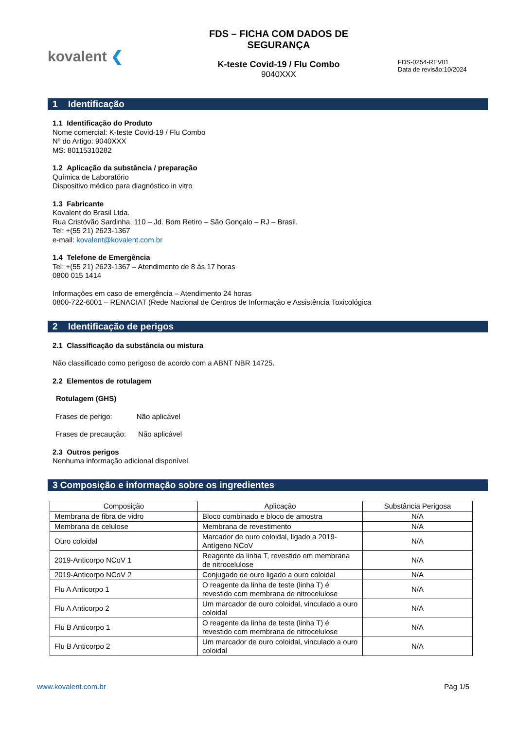kovalent ❮
FDS – FICHA COM DADOS DE SEGURANÇA
K-teste Covid-19 / Flu Combo
9040XXX
FDS-0254-REV01
Data de revisão:10/2024
1 Identificação
1.1 Identificação do Produto
Nome comercial: K-teste Covid-19 / Flu Combo
Nº do Artigo: 9040XXX
MS: 80115310282
1.2 Aplicação da substância / preparação
Química de Laboratório
Dispositivo médico para diagnóstico in vitro
1.3 Fabricante
Kovalent do Brasil Ltda.
Rua Cristóvão Sardinha, 110 – Jd. Bom Retiro – São Gonçalo – RJ – Brasil.
Tel: +(55 21) 2623-1367
e-mail: kovalent@kovalent.com.br
1.4 Telefone de Emergência
Tel: +(55 21) 2623-1367 – Atendimento de 8 às 17 horas
0800 015 1414
Informações em caso de emergência – Atendimento 24 horas
0800-722-6001 – RENACIAT (Rede Nacional de Centros de Informação e Assistência Toxicológica
2 Identificação de perigos
2.1 Classificação da substância ou mistura
Não classificado como perigoso de acordo com a ABNT NBR 14725.
2.2 Elementos de rotulagem
Rotulagem (GHS)
Frases de perigo: Não aplicável
Frases de precaução: Não aplicável
2.3 Outros perigos
Nenhuma informação adicional disponível.
3 Composição e informação sobre os ingredientes
| Composição | Aplicação | Substância Perigosa |
| --- | --- | --- |
| Membrana de fibra de vidro | Bloco combinado e bloco de amostra | N/A |
| Membrana de celulose | Membrana de revestimento | N/A |
| Ouro coloidal | Marcador de ouro coloidal, ligado a 2019-Antígeno NCoV | N/A |
| 2019-Anticorpo NCoV 1 | Reagente da linha T, revestido em membrana de nitrocelulose | N/A |
| 2019-Anticorpo NCoV 2 | Conjugado de ouro ligado a ouro coloidal | N/A |
| Flu A Anticorpo 1 | O reagente da linha de teste (linha T) é revestido com membrana de nitrocelulose | N/A |
| Flu A Anticorpo 2 | Um marcador de ouro coloidal, vinculado a ouro coloidal | N/A |
| Flu B Anticorpo 1 | O reagente da linha de teste (linha T) é revestido com membrana de nitrocelulose | N/A |
| Flu B Anticorpo 2 | Um marcador de ouro coloidal, vinculado a ouro coloidal | N/A |
www.kovalent.com.br Pág 1/5